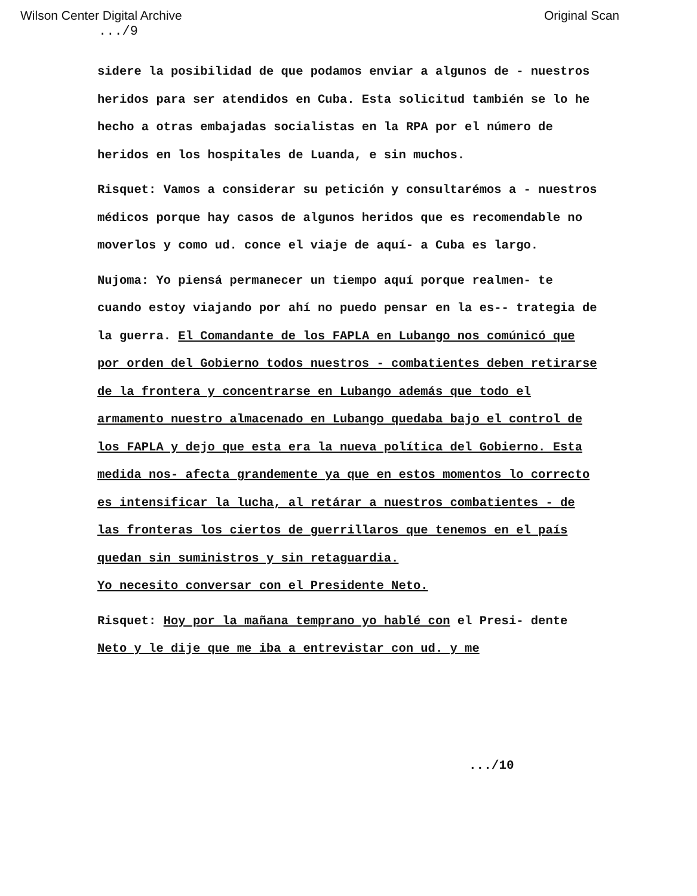Wilson Center Digital Archive Original Scan
.../9
sidere la posibilidad de que podamos enviar a algunos de - nuestros heridos para ser atendidos en Cuba. Esta solicitud también se lo he hecho a otras embajadas socialistas en la RPA por el número de heridos en los hospitales de Luanda, e sin muchos.
Risquet: Vamos a considerar su petición y consultarémos a - nuestros médicos porque hay casos de algunos heridos que es recomendable no moverlos y como ud. conce el viaje de aquí- a Cuba es largo.
Nujoma: Yo piensá permanecer un tiempo aquí porque realmen- te cuando estoy viajando por ahí no puedo pensar en la es-- trategia de la guerra. El Comandante de los FAPLA en Lubango nos comúnicó que por orden del Gobierno todos nuestros - combatientes deben retirarse de la frontera y concentrarse en Lubango además que todo el armamento nuestro almacenado en Lubango quedaba bajo el control de los FAPLA y dejo que esta era la nueva política del Gobierno. Esta medida nos- afecta grandemente ya que en estos momentos lo correcto es intensificar la lucha, al retárar a nuestros combatientes - de las fronteras los ciertos de guerrillaros que tenemos en el país quedan sin suministros y sin retaguardia.
Yo necesito conversar con el Presidente Neto.
Risquet: Hoy por la mañana temprano yo hablé con el Presi- dente Neto y le dije que me iba a entrevistar con ud. y me
.../10